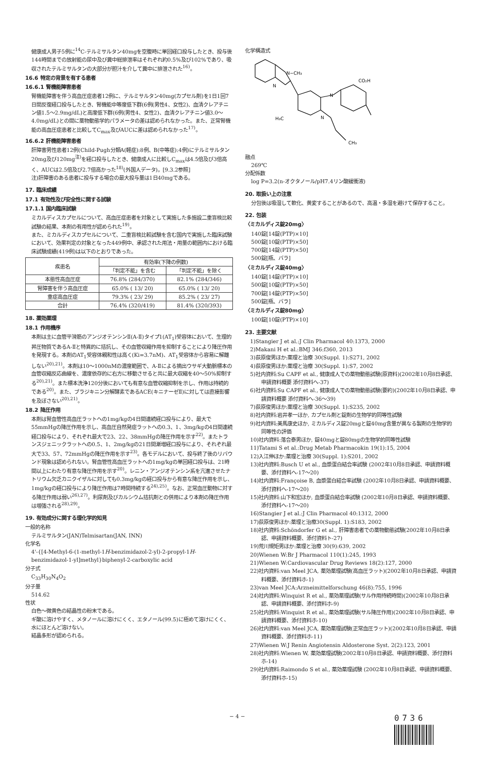健康成人男子5例に<sup>14</sup>C-テルミサルタン40mgを空腹時に単回経口投与したとき、投与後144時間までの放射能の尿中及び糞中総排泄率はそれぞれ約0.5%及び102%であり、吸収されたテルミサルタンの大部分が胆汁を介して糞中に排泄された<sup>16)</sup>。
16.6 特定の背景を有する患者
16.6.1 腎機能障害患者
腎機能障害を伴う高血圧症患者12例に、テルミサルタン40mg(カプセル剤)を1日1回7日間反復経口投与したとき、腎機能中等度低下群(6例(男性4、女性2)、血清クレアチニン値1.5〜2.9mg/dL)と高度低下群(6例(男性4、女性2)、血清クレアチニン値3.0〜4.0mg/dL)との間に薬物動態学的パラメータの差は認められなかった。また、正常腎機能の高血圧症患者と比較してC<sub>max</sub>及びAUCに差は認められなかった<sup>17)</sup>。
16.6.2 肝機能障害患者
肝障害男性患者12例(Child-Pugh分類A(軽症):8例、B(中等症):4例)にテルミサルタン20mg及び120mg<sup>注)</sup>を経口投与したとき、健康成人に比較しC<sub>max</sub>は4.5倍及び3倍高く、AUCは2.5倍及び2.7倍高かった<sup>18)</sup>(外国人データ)。[9.3.2参照]
注)肝障害のある患者に投与する場合の最大投与量は1日40mgである。
17. 臨床成績
17.1 有効性及び安全性に関する試験
17.1.1 国内臨床試験
ミカルディスカプセルについて、高血圧症患者を対象として実施した多施設二重盲検比較試験の結果、本剤の有用性が認められた<sup>19)</sup>。
また、ミカルディスカプセルについて、二重盲検比較試験を含む国内で実施した臨床試験において、効果判定の対象となった449例中、承認された用法・用量の範囲内における臨床試験成績(419例)は以下のとおりであった。
| 疾患名 | 有効率(下降の例数) | |
| --- | --- | --- |
| | 「判定不能」を含む | 「判定不能」を除く |
| 本態性高血圧症 | 76.8% (284/370) | 82.1% (284/346) |
| 腎障害を伴う高血圧症 | 65.0% ( 13/ 20) | 65.0% ( 13/ 20) |
| 重症高血圧症 | 79.3% ( 23/ 29) | 85.2% ( 23/ 27) |
| 合計 | 76.4% (320/419) | 81.4% (320/393) |
18. 薬効薬理
18.1 作用機序
本剤は主に血管平滑筋のアンジオテンシンⅡ(A-Ⅱ)タイプ1(AT<sub>1</sub>)受容体において、生理的昇圧物質であるA-Ⅱと特異的に拮抗し、その血管収縮作用を抑制することにより降圧作用を発現する。本剤のAT<sub>1</sub>受容体親和性は高く(Ki=3.7nM)、AT<sub>1</sub>受容体から容易に解離しない<sup>20),21)</sup>。本剤は10〜1000nMの濃度範囲で、A-Ⅱによる摘出ウサギ大動脈標本の血管収縮反応曲線を、濃度依存的に右方に移動させると共に最大収縮を40〜50%抑制する<sup>20),21)</sup>。また標本洗浄120分後においても有意な血管収縮抑制を示し、作用は持続的である<sup>20)</sup>。また、ブラジキニン分解酵素であるACE(キニナーゼⅡ)に対しては直接影響を及ぼさない<sup>20),21)</sup>。
18.2 降圧作用
本剤は腎血管性高血圧ラットへの1mg/kgの4日間連続経口投与により、最大で55mmHgの降圧作用を示し、高血圧自然発症ラットへの0.3、1、3mg/kgの4日間連続経口投与により、それぞれ最大で23、22、38mmHgの降圧作用を示す<sup>22)</sup>。またトランスジェニックラットへの0.5、1、2mg/kgの21日間漸増経口投与により、それぞれ最大で33、57、72mmHgの降圧作用を示す<sup>23)</sup>。各モデルにおいて、投与終了後のリバウンド現象は認められない。腎血管性高血圧ラットへの1mg/kgの単回経口投与は、21時間以上にわたり有意な降圧作用を示す<sup>20)</sup>。レニン・アンジオテンシン系を亢進させたナトリウム欠乏カニクイザルに対しても0.3mg/kgの経口投与から有意な降圧作用を示し、1mg/kgの経口投与により降圧作用は7時間持続する<sup>24),25)</sup>。なお、正常血圧動物に対する降圧作用は弱い<sup>26),27)</sup>。利尿剤及びカルシウム拮抗剤との併用により本剤の降圧作用は増強される<sup>28),29)</sup>。
19. 有効成分に関する理化学的知見
一般的名称
テルミサルタン(JAN)Telmisartan(JAN, INN)
化学名
4'-{[4-Methyl-6-(1-methyl-1H-benzimidazol-2-yl)-2-propyl-1H-benzimidazol-1-yl]methyl}biphenyl-2-carboxylic acid
分子式
C<sub>33</sub>H<sub>30</sub>N<sub>4</sub>O<sub>2</sub>
分子量
514.62
性状
白色〜微黄色の結晶性の粉末である。
ギ酸に溶けやすく、メタノールに溶けにくく、エタノール(99.5)に極めて溶けにくく、水にほとんど溶けない。
結晶多形が認められる。
化学構造式
N−CH₃
N
N
N
H₃C
CH₃
CO₂H
融点
269℃
分配係数
log P=3.2(n-オクタノール/pH7.4リン酸緩衝液)
20. 取扱い上の注意
分包後は吸湿して軟化、黄変することがあるので、高温・多湿を避けて保存すること。
22. 包装
〈ミカルディス錠20mg〉
140錠[14錠(PTP)×10]
500錠[10錠(PTP)×50]
700錠[14錠(PTP)×50]
500錠[瓶、バラ]
〈ミカルディス錠40mg〉
140錠[14錠(PTP)×10]
500錠[10錠(PTP)×50]
700錠[14錠(PTP)×50]
500錠[瓶、バラ]
〈ミカルディス錠80mg〉
100錠[10錠(PTP)×10]
23. 主要文献
1)Stangier J et al.:J Clin Pharmacol 40:1373, 2000
2)Makani H et al.:BMJ 346:f360, 2013
3)荻原俊男ほか:薬理と治療 30(Suppl. 1):S271, 2002
4)荻原俊男ほか:薬理と治療 30(Suppl. 1):S7, 2002
5)社内資料:Su CAPF et al., 健康成人での薬物動態試験(原資料)(2002年10月8日承認、申請資料概要 添付資料へ-37)
6)社内資料:Su CAPF et al., 健康成人での薬物動態試験(要約)(2002年10月8日承認、申請資料概要 添付資料へ-36〜39)
7)荻原俊男ほか:薬理と治療 30(Suppl. 1):S235, 2002
8)社内資料:岩井孝一ほか, カプセル剤と錠剤の生物学的同等性試験
9)社内資料:美馬康史ほか, ミカルディス錠20mgと錠40mg含量が異なる製剤の生物学的同等性の評価
10)社内資料:落合泰男ほか, 錠40mgと錠80mgの生物学的同等性試験
11)Tatami S et al.:Drug Metab Pharmacokin 19(1):15, 2004
12)入江伸ほか:薬理と治療 30(Suppl. 1):S201, 2002
13)社内資料:Busch U et al., 血漿蛋白結合率試験 (2002年10月8日承認、申請資料概要、添付資料へ-17〜20)
14)社内資料:Françoise B, 血漿蛋白結合率試験 (2002年10月8日承認、申請資料概要、添付資料へ-17〜20)
15)社内資料:山下和宏ほか, 血漿蛋白結合率試験 (2002年10月8日承認、申請資料概要、添付資料へ-17〜20)
16)Stangier J et al.:J Clin Pharmacol 40:1312, 2000
17)荻原俊男ほか:薬理と治療30(Suppl. 1):S183, 2002
18)社内資料:Schöndorfer G et al., 肝障害患者での薬物動態試験(2002年10月8日承認、申請資料概要、添付資料ト-27)
19)荒川規矩男ほか:薬理と治療 30(9):639, 2002
20)Wienen W:Br J Pharmacol 110(1):245, 1993
21)Wienen W:Cardiovascular Drug Reviews 18(2):127, 2000
22)社内資料:van Meel JCA, 薬効薬理試験(高血圧ラット)(2002年10月8日承認、申請資料概要、添付資料ホ-1)
23)van Meel JCA:Arzneimittelforschung 46(8):755, 1996
24)社内資料:Winquist R et al., 薬効薬理試験(サル作用持続時間)(2002年10月8日承認、申請資料概要、添付資料ホ-9)
25)社内資料:Winquist R et al., 薬効薬理試験(サル降圧作用)(2002年10月8日承認、申請資料概要、添付資料ホ-10)
26)社内資料:van Meel JCA, 薬効薬理試験(正常血圧ラット)(2002年10月8日承認、申請資料概要、添付資料ホ-11)
27)Wienen W:J Renin Angiotensin Aldosterone Syst. 2(2):123, 2001
28)社内資料:Wienen W, 薬効薬理試験(2002年10月8日承認、申請資料概要、添付資料ホ-14)
29)社内資料:Raimondo S et al., 薬効薬理試験 (2002年10月8日承認、申請資料概要、添付資料ホ-15)
− 4 −
0736